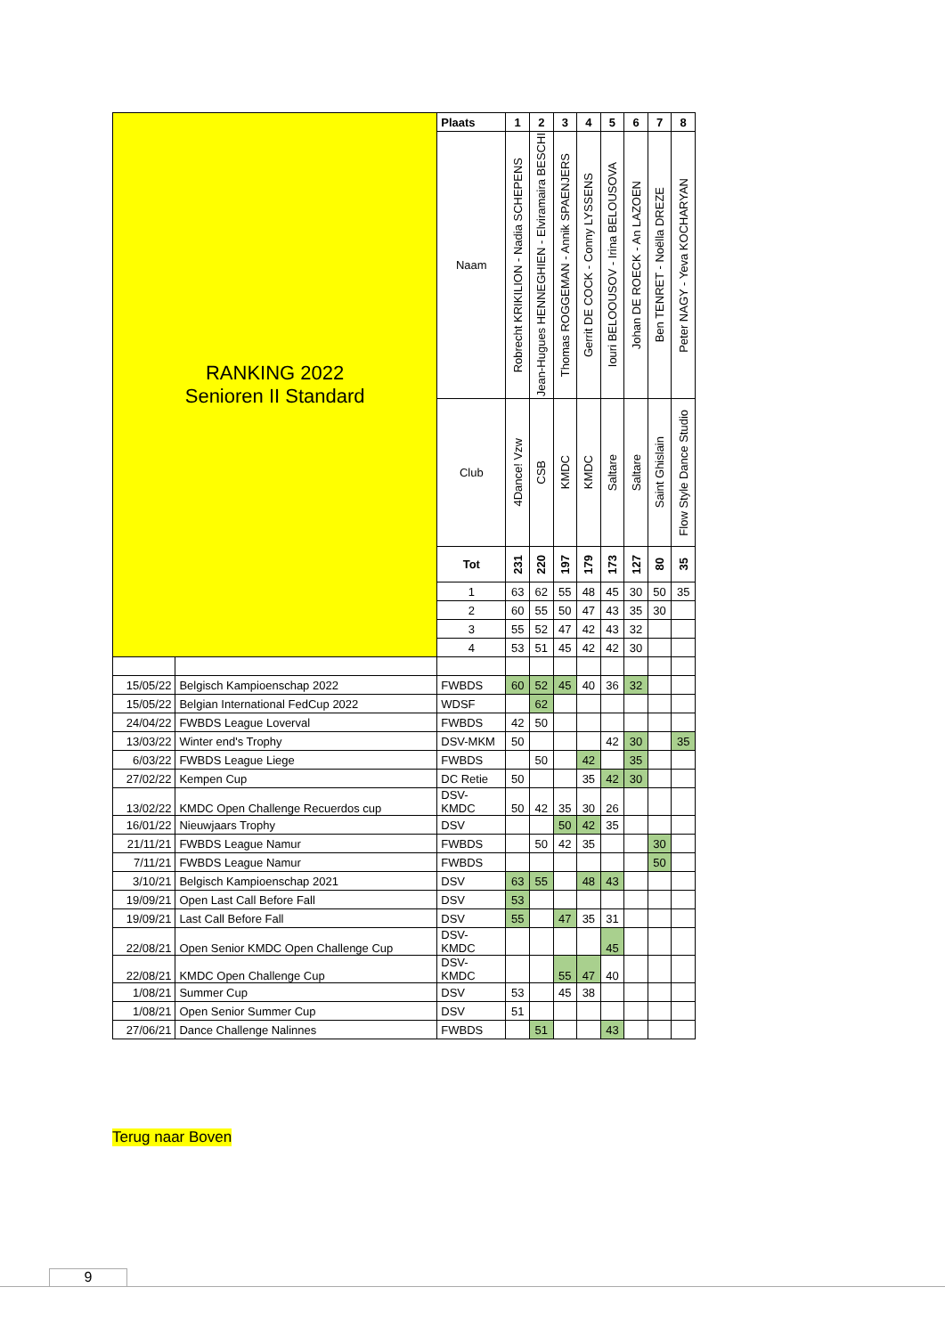| RANKING 2022 Senioren II Standard | | Plaats | 1 | 2 | 3 | 4 | 5 | 6 | 7 | 8 |
| | | Naam | Robrecht KRIKILION - Nadia SCHEPENS | Jean-Hugues HENNEGHIEN - Elviramaira BESCHI | Thomas ROGGEMAN - Annik SPAENJERS | Gerrit DE COCK - Conny LYSSENS | Iouri BELOOUSOV - Irina BELOUSOVA | Johan DE ROECK - An LAZOEN | Ben TENRET - Noëlla DREZE | Peter NAGY - Yeva KOCHARYAN |
| | | Club | 4Dance! Vzw | CSB | KMDC | KMDC | Saltare | Saltare | Saint Ghislain | Flow Style Dance Studio |
| | | Tot | 231 | 220 | 197 | 179 | 173 | 127 | 80 | 35 |
| | | 1 | 63 | 62 | 55 | 48 | 45 | 30 | 50 | 35 |
| | | 2 | 60 | 55 | 50 | 47 | 43 | 35 | 30 | |
| | | 3 | 55 | 52 | 47 | 42 | 43 | 32 | | |
| | | 4 | 53 | 51 | 45 | 42 | 42 | 30 | | |
| 15/05/22 | Belgisch Kampioenschap 2022 | FWBDS | 60 | 52 | 45 | 40 | 36 | 32 | | |
| 15/05/22 | Belgian International FedCup 2022 | WDSF | | 62 | | | | | | |
| 24/04/22 | FWBDS League Loverval | FWBDS | 42 | 50 | | | | | | |
| 13/03/22 | Winter end's Trophy | DSV-MKM | 50 | | | | 42 | 30 | | 35 |
| 6/03/22 | FWBDS League Liege | FWBDS | | 50 | | 42 | | 35 | | |
| 27/02/22 | Kempen Cup | DC Retie | 50 | | | 35 | 42 | 30 | | |
| 13/02/22 | KMDC Open Challenge Recuerdos cup | DSV- KMDC | 50 | 42 | 35 | 30 | 26 | | | |
| 16/01/22 | Nieuwjaars Trophy | DSV | | | 50 | 42 | 35 | | | |
| 21/11/21 | FWBDS League Namur | FWBDS | | 50 | 42 | 35 | | | 30 | |
| 7/11/21 | FWBDS League Namur | FWBDS | | | | | | | 50 | |
| 3/10/21 | Belgisch Kampioenschap 2021 | DSV | 63 | 55 | | 48 | 43 | | | |
| 19/09/21 | Open Last Call Before Fall | DSV | 53 | | | | | | | |
| 19/09/21 | Last Call Before Fall | DSV | 55 | | 47 | 35 | 31 | | | |
| 22/08/21 | Open Senior KMDC Open Challenge Cup | DSV- KMDC | | | | | 45 | | | |
| 22/08/21 | KMDC Open Challenge Cup | DSV- KMDC | | | 55 | 47 | 40 | | | |
| 1/08/21 | Summer Cup | DSV | 53 | | 45 | 38 | | | | |
| 1/08/21 | Open Senior Summer Cup | DSV | 51 | | | | | | | |
| 27/06/21 | Dance Challenge Nalinnes | FWBDS | | 51 | | | 43 | | | |
Terug naar Boven
9